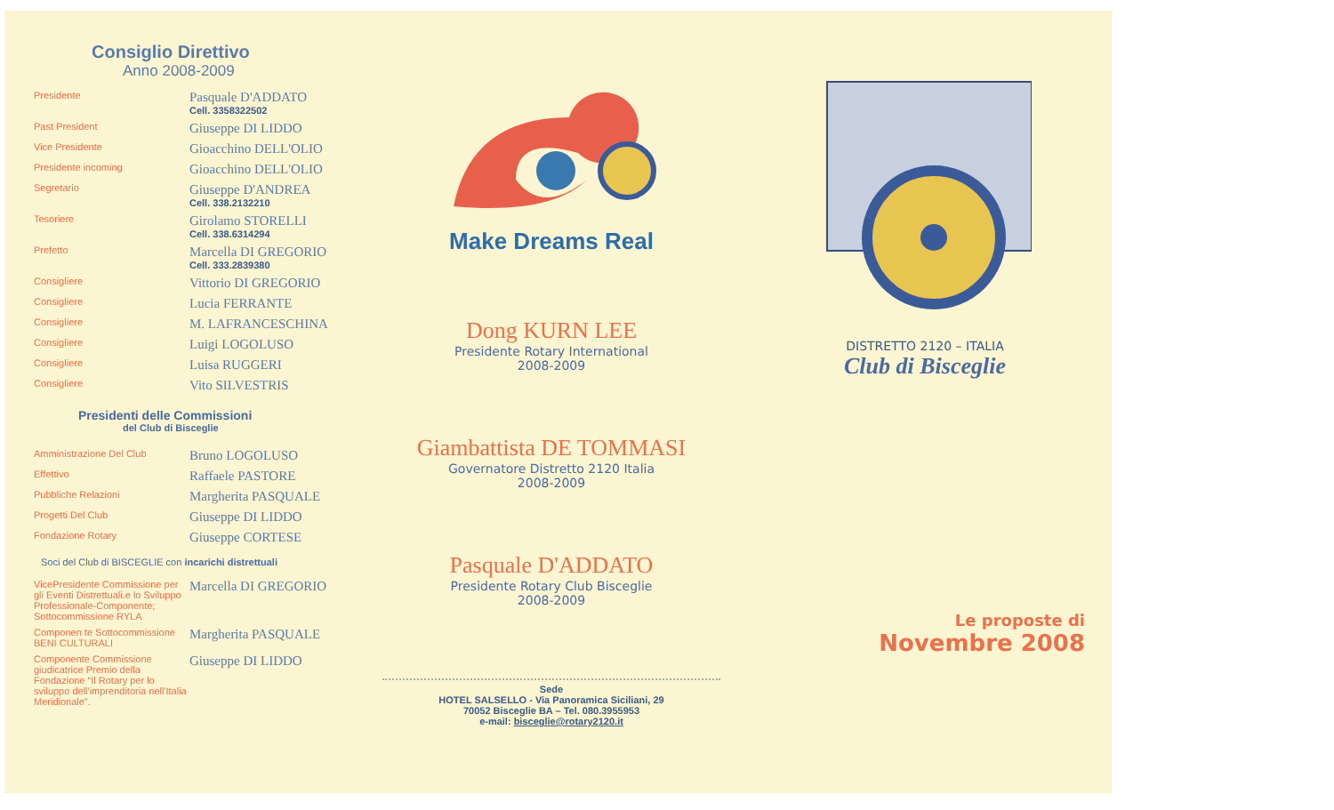Consiglio Direttivo
Anno 2008-2009
| Presidente | Pasquale D'ADDATO Cell. 3358322502 |
| Past President | Giuseppe DI LIDDO |
| Vice Presidente | Gioacchino DELL'OLIO |
| Presidente incoming | Gioacchino DELL'OLIO |
| Segretario | Giuseppe D'ANDREA Cell. 338.2132210 |
| Tesoriere | Girolamo STORELLI Cell. 338.6314294 |
| Prefetto | Marcella DI GREGORIO Cell. 333.2839380 |
| Consigliere | Vittorio DI GREGORIO |
| Consigliere | Lucia FERRANTE |
| Consigliere | M. LAFRANCESCHINA |
| Consigliere | Luigi LOGOLUSO |
| Consigliere | Luisa RUGGERI |
| Consigliere | Vito SILVESTRIS |
Presidenti delle Commissioni
del Club di Bisceglie
| Amministrazione Del Club | Bruno LOGOLUSO |
| Effettivo | Raffaele PASTORE |
| Pubbliche Relazioni | Margherita PASQUALE |
| Progetti Del Club | Giuseppe DI LIDDO |
| Fondazione Rotary | Giuseppe CORTESE |
Soci del Club di BISCEGLIE con incarichi distrettuali
| VicePresidente Commissione per gli Eventi Distrettuali.e lo Sviluppo Professionale-Componente; Sottocommissione RYLA | Marcella DI GREGORIO |
| Componen te Sottocommissione BENI CULTURALI | Margherita PASQUALE |
| Componente Commissione giudicatrice Premio della Fondazione “Il Rotary per lo sviluppo dell'imprenditoria nell'Italia Meridionale”. | Giuseppe DI LIDDO |
Make Dreams Real
Dong KURN LEE
Presidente Rotary International
2008-2009
Giambattista DE TOMMASI
Governatore Distretto 2120 Italia
2008-2009
Pasquale D'ADDATO
Presidente Rotary Club Bisceglie
2008-2009
Sede
HOTEL SALSELLO - Via Panoramica Siciliani, 29
70052 Bisceglie BA – Tel. 080.3955953
e-mail: bisceglie@rotary2120.it
DISTRETTO 2120 – ITALIA
Club di Bisceglie
Le proposte di
Novembre 2008